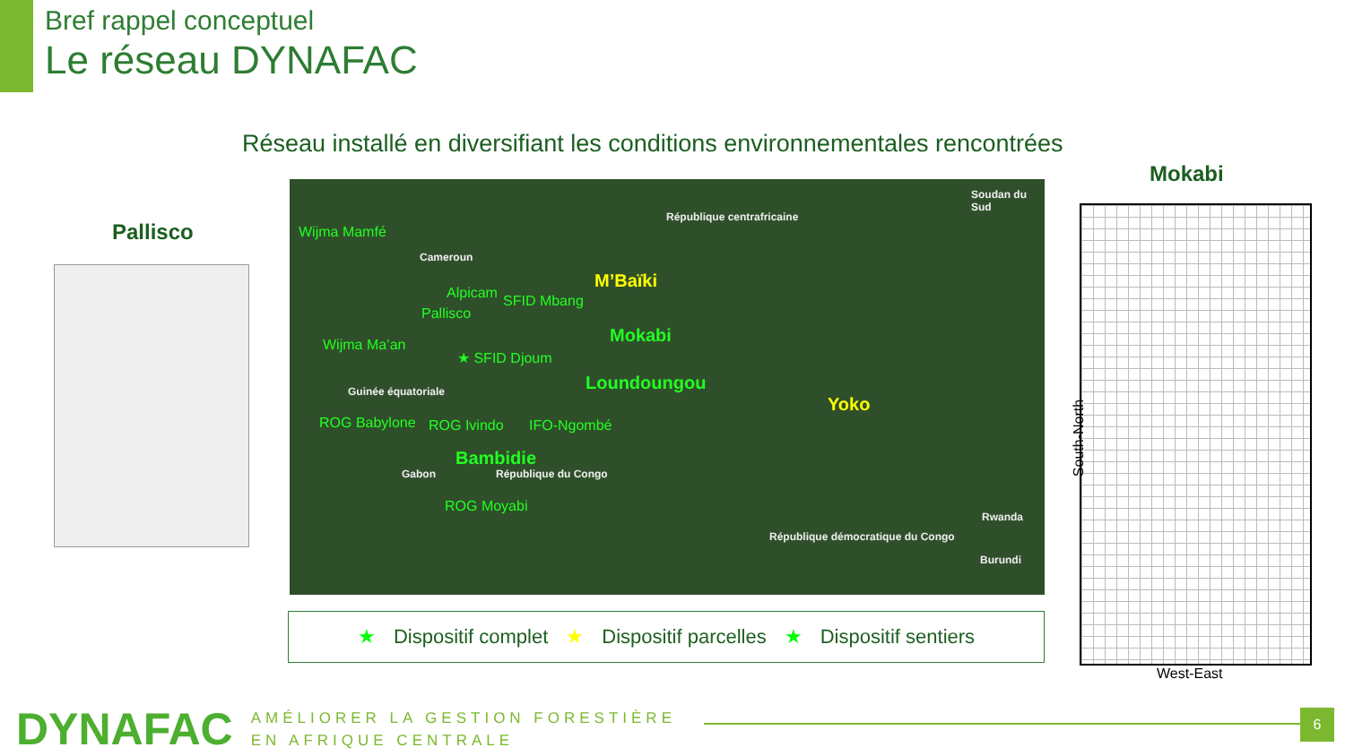Bref rappel conceptuel
Le réseau DYNAFAC
Réseau installé en diversifiant les conditions environnementales rencontrées
Pallisco
Wijma Mamfé
Cameroun
République centrafricaine
Soudan du Sud
M’Baïki
Alpicam SFID Mbang
Pallisco
Mokabi Wijma Ma’an
★ SFID Djoum
Loundoungou Guinée équatoriale
Yoko
ROG Babylone ROG Ivindo IFO-Ngombé
Bambidie
Gabon République du Congo
ROG Moyabi
Rwanda
Burundi
République démocratique du Congo
★ Dispositif complet ★ Dispositif parcelles ★ Dispositif sentiers
Mokabi
South-North
West-East
DYNAFAC
AMÉLIORER LA GESTION FORESTIÈRE
EN AFRIQUE CENTRALE
6